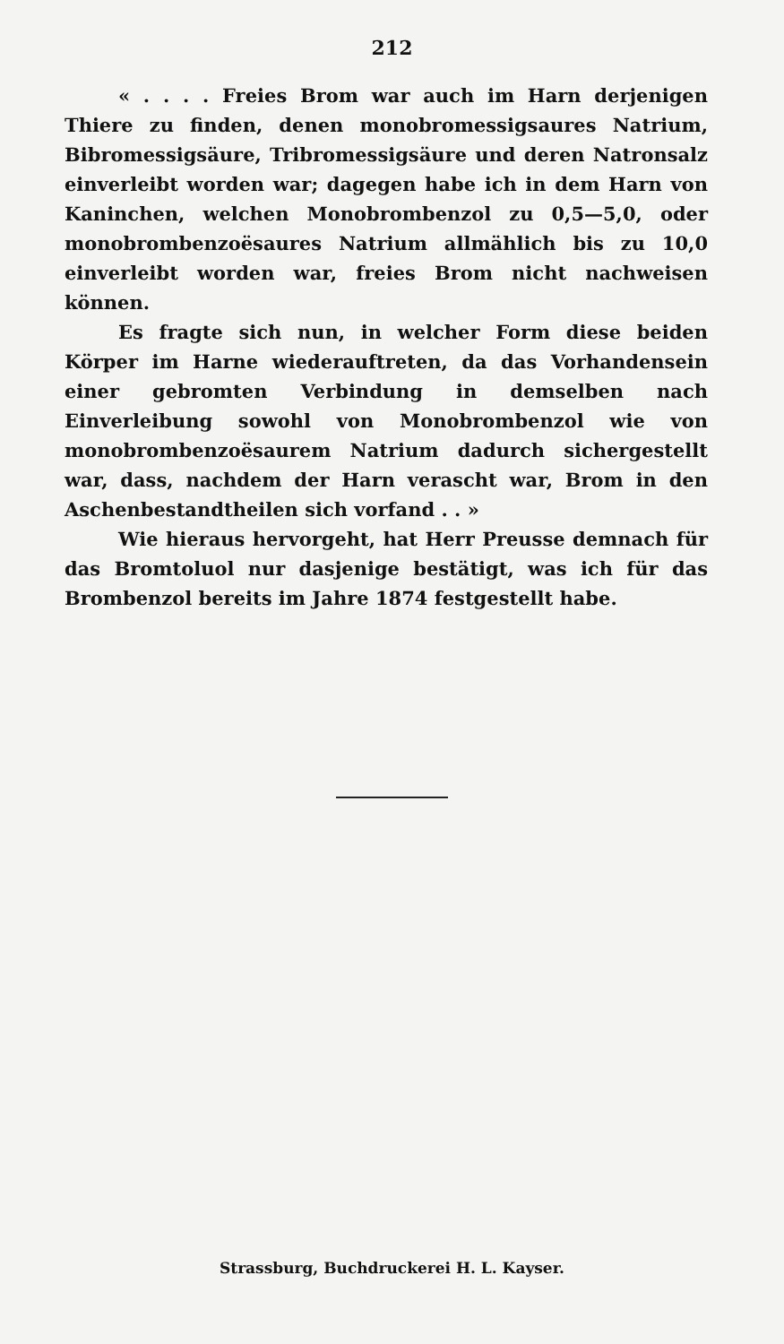212
« . . . . Freies Brom war auch im Harn derjenigen Thiere zu finden, denen monobromessigsaures Natrium, Bibromessigsäure, Tribromessigsäure und deren Natronsalz einverleibt worden war; dagegen habe ich in dem Harn von Kaninchen, welchen Monobrombenzol zu 0,5—5,0, oder monobrombenzoësaures Natrium allmählich bis zu 10,0 einverleibt worden war, freies Brom nicht nachweisen können.
Es fragte sich nun, in welcher Form diese beiden Körper im Harne wiederauftreten, da das Vorhandensein einer gebromten Verbindung in demselben nach Einverleibung sowohl von Monobrombenzol wie von monobrombenzoësaurem Natrium dadurch sichergestellt war, dass, nachdem der Harn verascht war, Brom in den Aschenbestandtheilen sich vorfand . . »
Wie hieraus hervorgeht, hat Herr Preusse demnach für das Bromtoluol nur dasjenige bestätigt, was ich für das Brombenzol bereits im Jahre 1874 festgestellt habe.
Strassburg, Buchdruckerei H. L. Kayser.